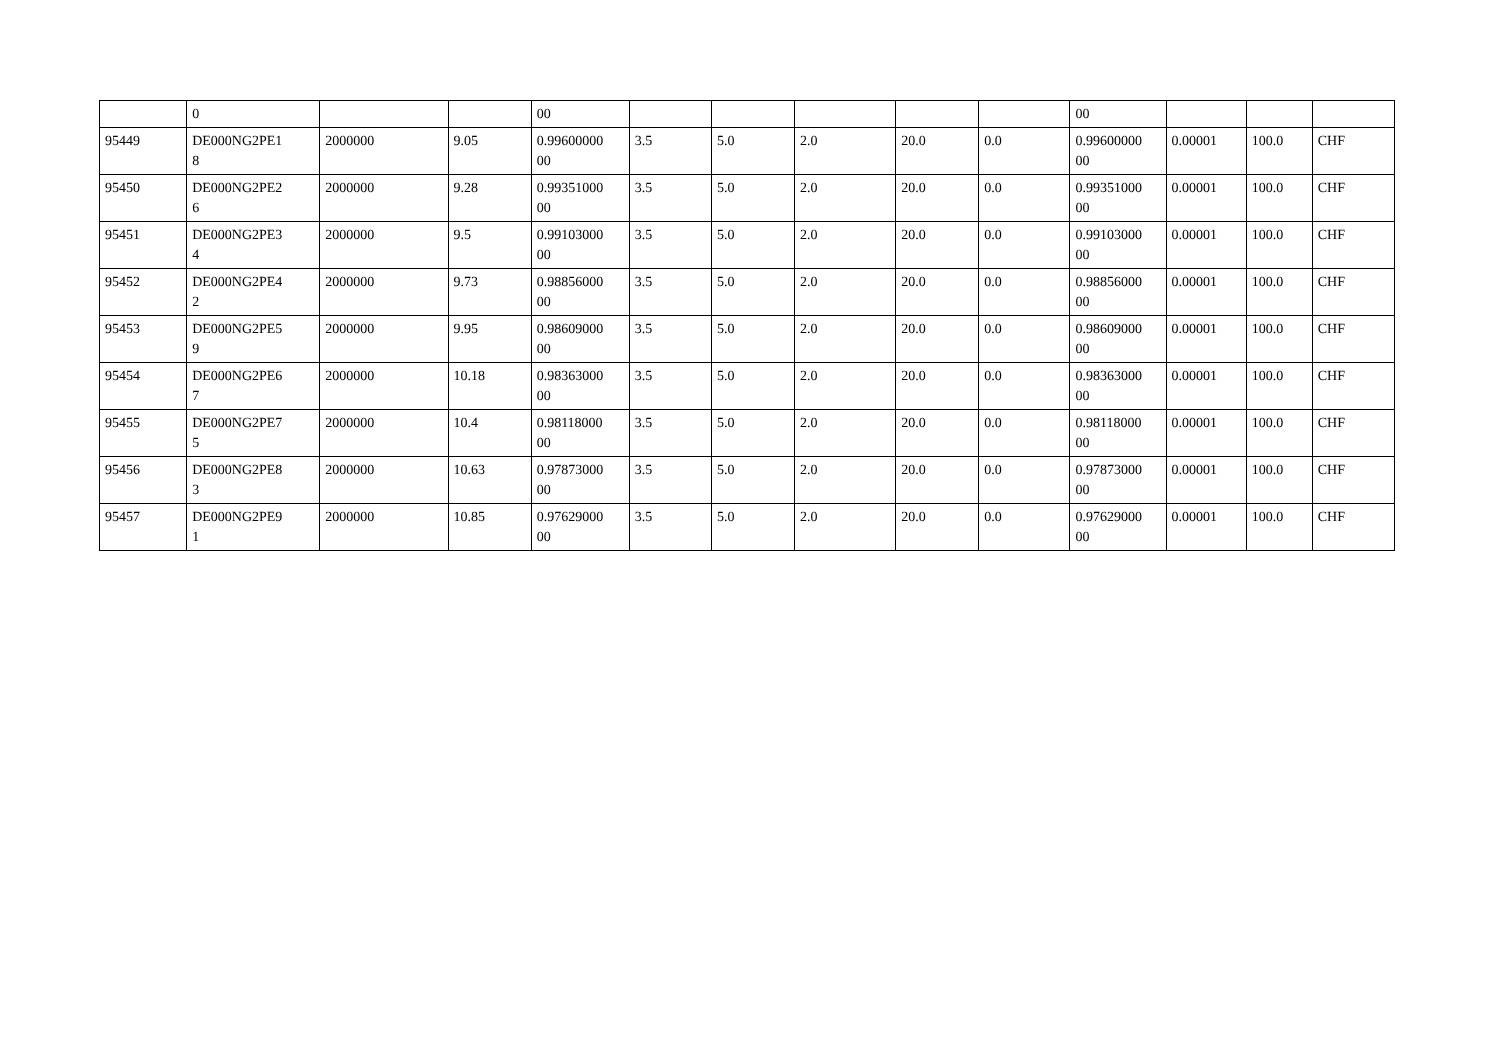| | 0 | | | 00 | | | | | | 00 | | | |
| 95449 | DE000NG2PE1 8 | 2000000 | 9.05 | 0.99600000 00 | 3.5 | 5.0 | 2.0 | 20.0 | 0.0 | 0.99600000 00 | 0.00001 | 100.0 | CHF |
| 95450 | DE000NG2PE2 6 | 2000000 | 9.28 | 0.99351000 00 | 3.5 | 5.0 | 2.0 | 20.0 | 0.0 | 0.99351000 00 | 0.00001 | 100.0 | CHF |
| 95451 | DE000NG2PE3 4 | 2000000 | 9.5 | 0.99103000 00 | 3.5 | 5.0 | 2.0 | 20.0 | 0.0 | 0.99103000 00 | 0.00001 | 100.0 | CHF |
| 95452 | DE000NG2PE4 2 | 2000000 | 9.73 | 0.98856000 00 | 3.5 | 5.0 | 2.0 | 20.0 | 0.0 | 0.98856000 00 | 0.00001 | 100.0 | CHF |
| 95453 | DE000NG2PE5 9 | 2000000 | 9.95 | 0.98609000 00 | 3.5 | 5.0 | 2.0 | 20.0 | 0.0 | 0.98609000 00 | 0.00001 | 100.0 | CHF |
| 95454 | DE000NG2PE6 7 | 2000000 | 10.18 | 0.98363000 00 | 3.5 | 5.0 | 2.0 | 20.0 | 0.0 | 0.98363000 00 | 0.00001 | 100.0 | CHF |
| 95455 | DE000NG2PE7 5 | 2000000 | 10.4 | 0.98118000 00 | 3.5 | 5.0 | 2.0 | 20.0 | 0.0 | 0.98118000 00 | 0.00001 | 100.0 | CHF |
| 95456 | DE000NG2PE8 3 | 2000000 | 10.63 | 0.97873000 00 | 3.5 | 5.0 | 2.0 | 20.0 | 0.0 | 0.97873000 00 | 0.00001 | 100.0 | CHF |
| 95457 | DE000NG2PE9 1 | 2000000 | 10.85 | 0.97629000 00 | 3.5 | 5.0 | 2.0 | 20.0 | 0.0 | 0.97629000 00 | 0.00001 | 100.0 | CHF |